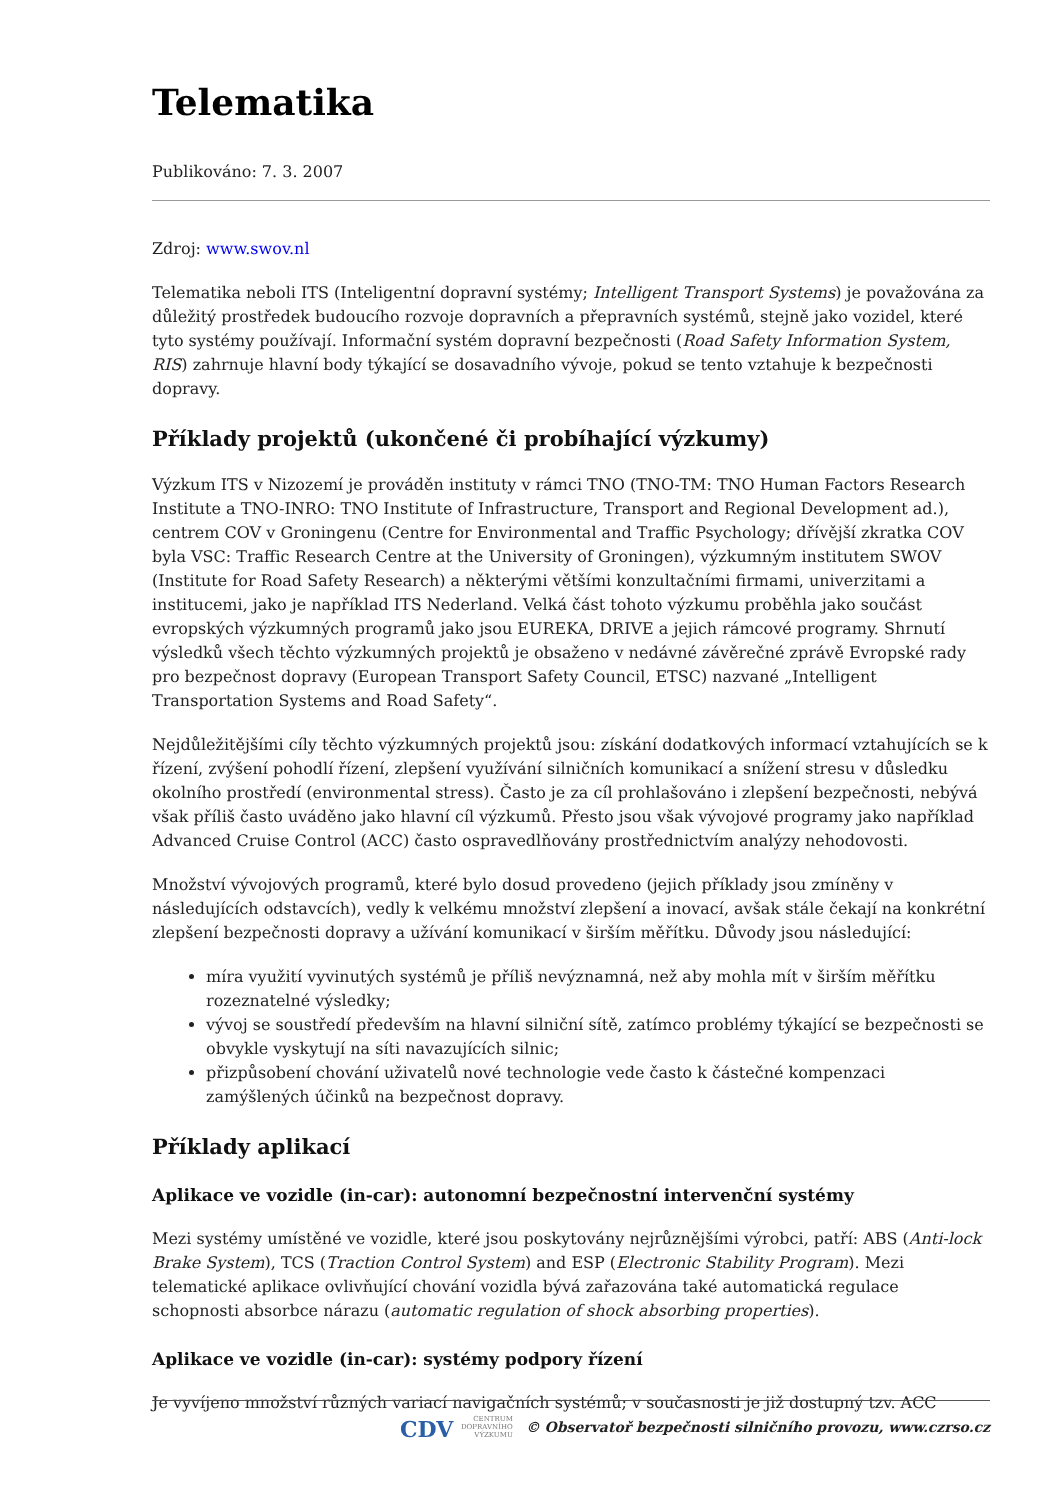Telematika
Publikováno: 7. 3. 2007
Zdroj: www.swov.nl
Telematika neboli ITS (Inteligentní dopravní systémy; Intelligent Transport Systems) je považována za důležitý prostředek budoucího rozvoje dopravních a přepravních systémů, stejně jako vozidel, které tyto systémy používají. Informační systém dopravní bezpečnosti (Road Safety Information System, RIS) zahrnuje hlavní body týkající se dosavadního vývoje, pokud se tento vztahuje k bezpečnosti dopravy.
Příklady projektů (ukončené či probíhající výzkumy)
Výzkum ITS v Nizozemí je prováděn instituty v rámci TNO (TNO-TM: TNO Human Factors Research Institute a TNO-INRO: TNO Institute of Infrastructure, Transport and Regional Development ad.), centrem COV v Groningenu (Centre for Environmental and Traffic Psychology; dřívější zkratka COV byla VSC: Traffic Research Centre at the University of Groningen), výzkumným institutem SWOV (Institute for Road Safety Research) a některými většími konzultačními firmami, univerzitami a institucemi, jako je například ITS Nederland. Velká část tohoto výzkumu proběhla jako součást evropských výzkumných programů jako jsou EUREKA, DRIVE a jejich rámcové programy. Shrnutí výsledků všech těchto výzkumných projektů je obsaženo v nedávné závěrečné zprávě Evropské rady pro bezpečnost dopravy (European Transport Safety Council, ETSC) nazvané „Intelligent Transportation Systems and Road Safety“.
Nejdůležitějšími cíly těchto výzkumných projektů jsou: získání dodatkových informací vztahujících se k řízení, zvýšení pohodlí řízení, zlepšení využívání silničních komunikací a snížení stresu v důsledku okolního prostředí (environmental stress). Často je za cíl prohlašováno i zlepšení bezpečnosti, nebývá však příliš často uváděno jako hlavní cíl výzkumů. Přesto jsou však vývojové programy jako například Advanced Cruise Control (ACC) často ospravedlňovány prostřednictvím analýzy nehodovosti.
Množství vývojových programů, které bylo dosud provedeno (jejich příklady jsou zmíněny v následujících odstavcích), vedly k velkému množství zlepšení a inovací, avšak stále čekají na konkrétní zlepšení bezpečnosti dopravy a užívání komunikací v širším měřítku. Důvody jsou následující:
míra využití vyvinutých systémů je příliš nevýznamná, než aby mohla mít v širším měřítku rozeznatelné výsledky;
vývoj se soustředí především na hlavní silniční sítě, zatímco problémy týkající se bezpečnosti se obvykle vyskytují na síti navazujících silnic;
přizpůsobení chování uživatelů nové technologie vede často k částečné kompenzaci zamýšlených účinků na bezpečnost dopravy.
Příklady aplikací
Aplikace ve vozidle (in-car): autonomní bezpečnostní intervenční systémy
Mezi systémy umístěné ve vozidle, které jsou poskytovány nejrůznějšími výrobci, patří: ABS (Anti-lock Brake System), TCS (Traction Control System) and ESP (Electronic Stability Program). Mezi telematické aplikace ovlivňující chování vozidla bývá zařazována také automatická regulace schopnosti absorbce nárazu (automatic regulation of shock absorbing properties).
Aplikace ve vozidle (in-car): systémy podpory řízení
Je vyvíjeno množství různých variací navigačních systémů; v současnosti je již dostupný tzv. ACC
CDV CENTRUM
DOPRAVNÍHO
VÝZKUMU © Observatoř bezpečnosti silničního provozu, www.czrso.cz